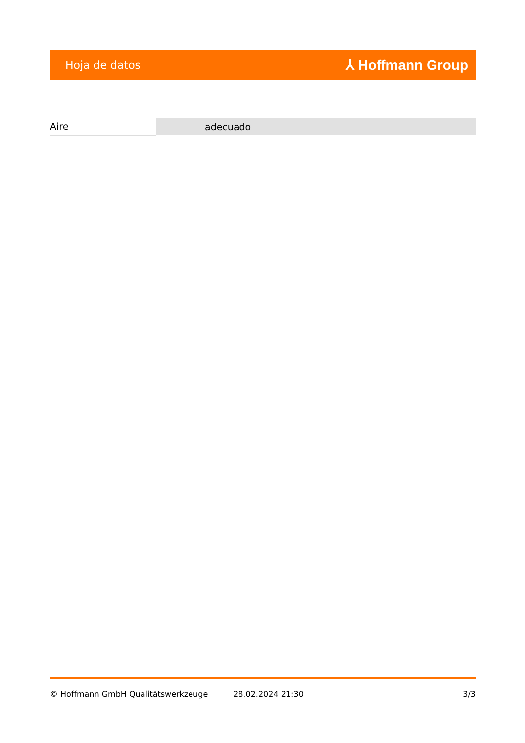Hoja de datos ⅄ Hoffmann Group
| Aire | adecuado |
© Hoffmann GmbH Qualitätswerkzeuge 28.02.2024 21:30 3/3